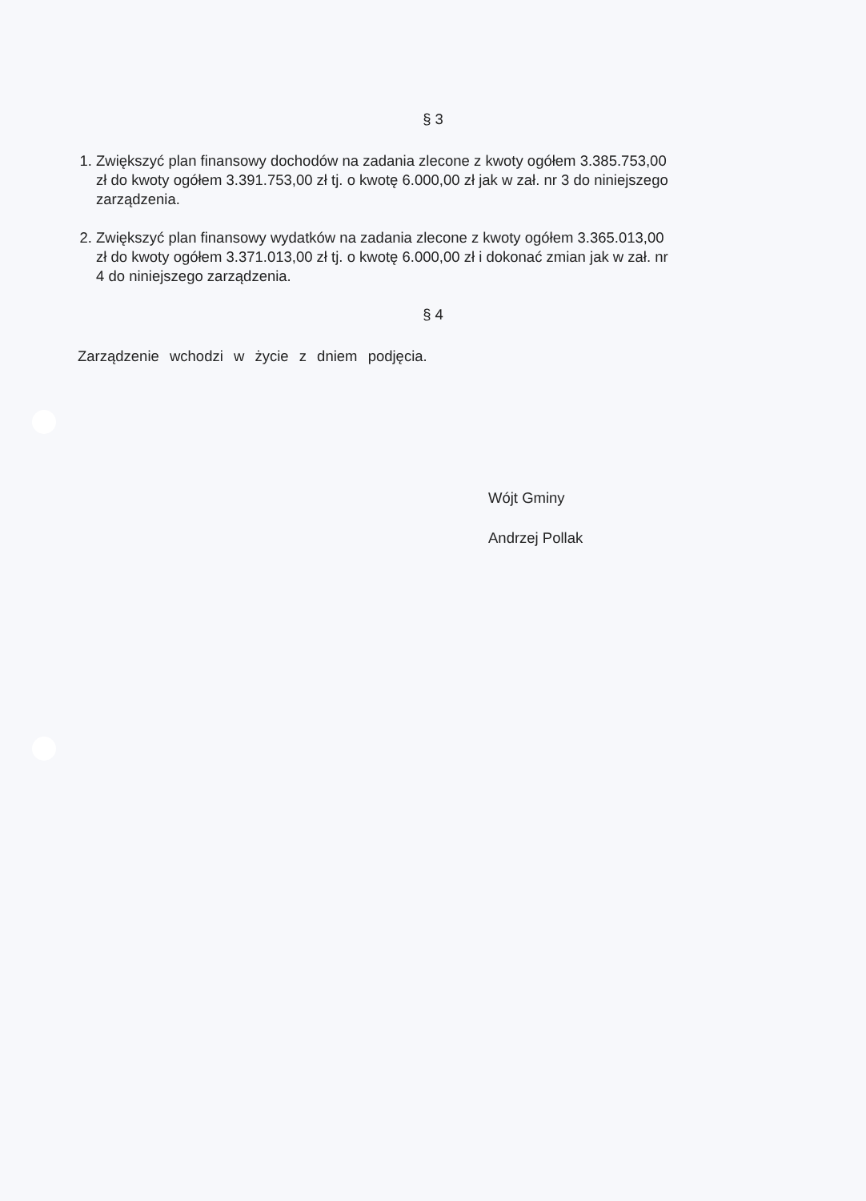§ 3
1. Zwiększyć plan finansowy dochodów na zadania zlecone z kwoty ogółem 3.385.753,00 zł do kwoty ogółem 3.391.753,00 zł tj. o kwotę 6.000,00 zł jak w zał. nr 3 do niniejszego zarządzenia.
2. Zwiększyć plan finansowy wydatków na zadania zlecone z kwoty ogółem 3.365.013,00 zł do kwoty ogółem 3.371.013,00 zł tj. o kwotę 6.000,00 zł i dokonać zmian jak w zał. nr 4 do niniejszego zarządzenia.
§ 4
Zarządzenie wchodzi w życie z dniem podjęcia.
Wójt Gminy
Andrzej Pollak